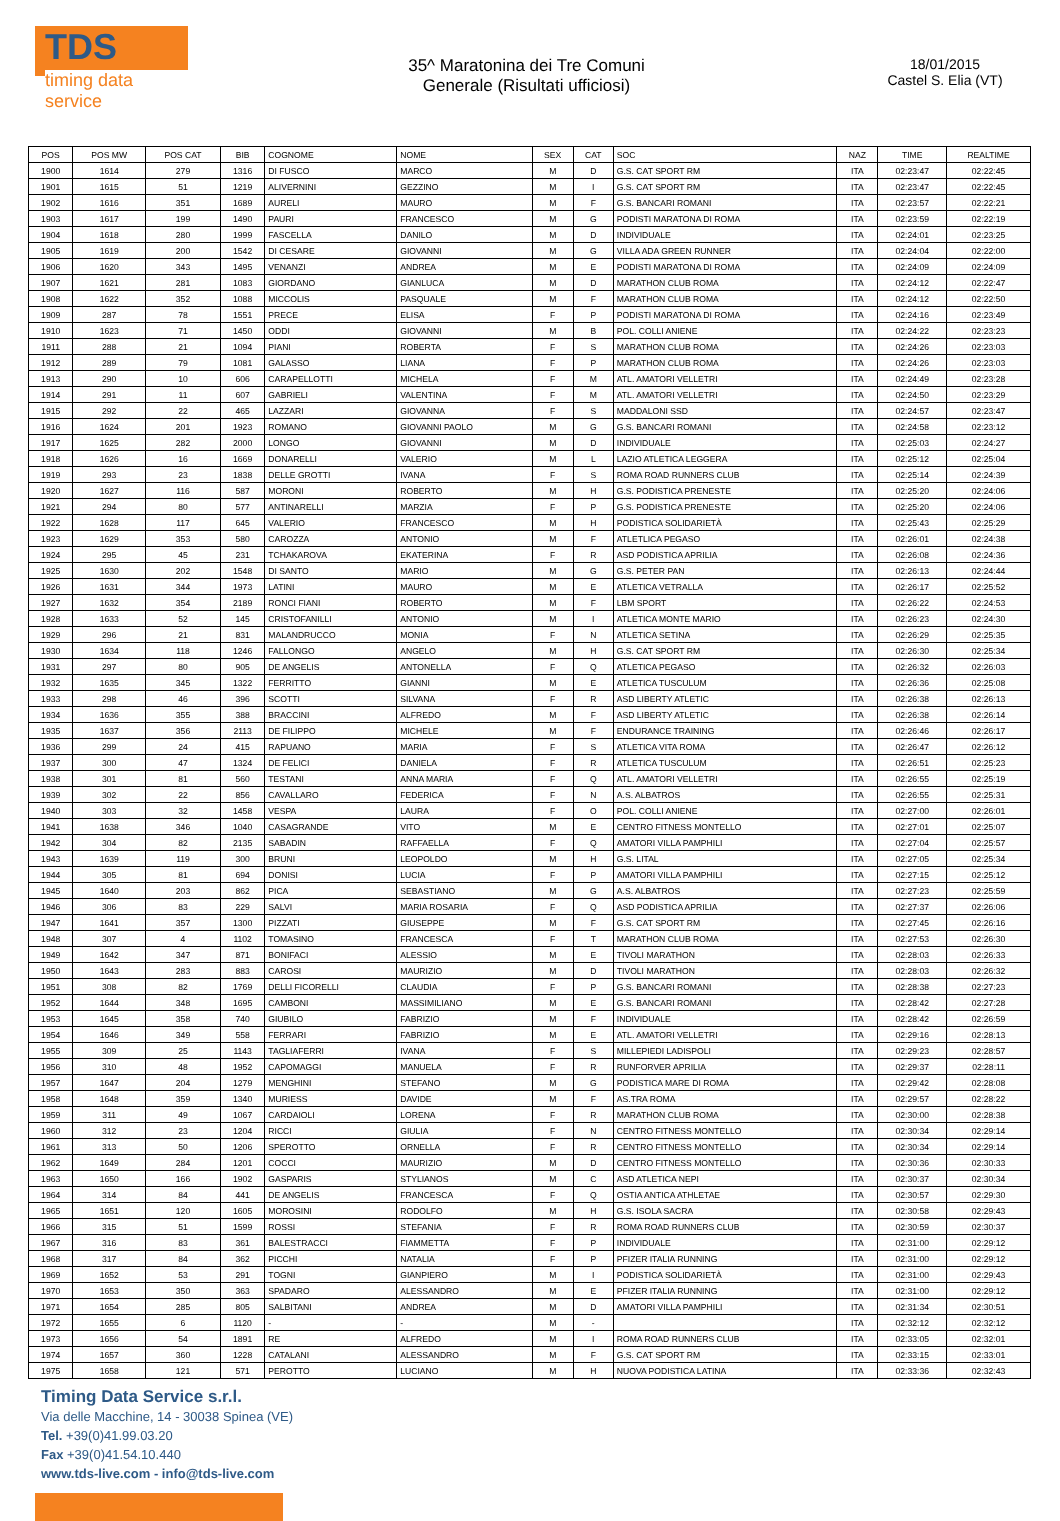TDS
timing data service
35^ Maratonina dei Tre Comuni
Generale (Risultati ufficiosi)
18/01/2015
Castel S. Elia (VT)
| POS | POS MW | POS CAT | BIB | COGNOME | NOME | SEX | CAT | SOC | NAZ | TIME | REALTIME |
| --- | --- | --- | --- | --- | --- | --- | --- | --- | --- | --- | --- |
| 1900 | 1614 | 279 | 1316 | DI FUSCO | MARCO | M | D | G.S. CAT SPORT RM | ITA | 02:23:47 | 02:22:45 |
| 1901 | 1615 | 51 | 1219 | ALIVERNINI | GEZZINO | M | I | G.S. CAT SPORT RM | ITA | 02:23:47 | 02:22:45 |
| 1902 | 1616 | 351 | 1689 | AURELI | MAURO | M | F | G.S. BANCARI ROMANI | ITA | 02:23:57 | 02:22:21 |
| 1903 | 1617 | 199 | 1490 | PAURI | FRANCESCO | M | G | PODISTI MARATONA DI ROMA | ITA | 02:23:59 | 02:22:19 |
| 1904 | 1618 | 280 | 1999 | FASCELLA | DANILO | M | D | INDIVIDUALE | ITA | 02:24:01 | 02:23:25 |
| 1905 | 1619 | 200 | 1542 | DI CESARE | GIOVANNI | M | G | VILLA ADA GREEN RUNNER | ITA | 02:24:04 | 02:22:00 |
| 1906 | 1620 | 343 | 1495 | VENANZI | ANDREA | M | E | PODISTI MARATONA DI ROMA | ITA | 02:24:09 | 02:24:09 |
| 1907 | 1621 | 281 | 1083 | GIORDANO | GIANLUCA | M | D | MARATHON CLUB ROMA | ITA | 02:24:12 | 02:22:47 |
| 1908 | 1622 | 352 | 1088 | MICCOLIS | PASQUALE | M | F | MARATHON CLUB ROMA | ITA | 02:24:12 | 02:22:50 |
| 1909 | 287 | 78 | 1551 | PRECE | ELISA | F | P | PODISTI MARATONA DI ROMA | ITA | 02:24:16 | 02:23:49 |
| 1910 | 1623 | 71 | 1450 | ODDI | GIOVANNI | M | B | POL. COLLI ANIENE | ITA | 02:24:22 | 02:23:23 |
| 1911 | 288 | 21 | 1094 | PIANI | ROBERTA | F | S | MARATHON CLUB ROMA | ITA | 02:24:26 | 02:23:03 |
| 1912 | 289 | 79 | 1081 | GALASSO | LIANA | F | P | MARATHON CLUB ROMA | ITA | 02:24:26 | 02:23:03 |
| 1913 | 290 | 10 | 606 | CARAPELLOTTI | MICHELA | F | M | ATL. AMATORI VELLETRI | ITA | 02:24:49 | 02:23:28 |
| 1914 | 291 | 11 | 607 | GABRIELI | VALENTINA | F | M | ATL. AMATORI VELLETRI | ITA | 02:24:50 | 02:23:29 |
| 1915 | 292 | 22 | 465 | LAZZARI | GIOVANNA | F | S | MADDALONI SSD | ITA | 02:24:57 | 02:23:47 |
| 1916 | 1624 | 201 | 1923 | ROMANO | GIOVANNI PAOLO | M | G | G.S. BANCARI ROMANI | ITA | 02:24:58 | 02:23:12 |
| 1917 | 1625 | 282 | 2000 | LONGO | GIOVANNI | M | D | INDIVIDUALE | ITA | 02:25:03 | 02:24:27 |
| 1918 | 1626 | 16 | 1669 | DONARELLI | VALERIO | M | L | LAZIO ATLETICA LEGGERA | ITA | 02:25:12 | 02:25:04 |
| 1919 | 293 | 23 | 1838 | DELLE GROTTI | IVANA | F | S | ROMA ROAD RUNNERS CLUB | ITA | 02:25:14 | 02:24:39 |
| 1920 | 1627 | 116 | 587 | MORONI | ROBERTO | M | H | G.S. PODISTICA PRENESTE | ITA | 02:25:20 | 02:24:06 |
| 1921 | 294 | 80 | 577 | ANTINARELLI | MARZIA | F | P | G.S. PODISTICA PRENESTE | ITA | 02:25:20 | 02:24:06 |
| 1922 | 1628 | 117 | 645 | VALERIO | FRANCESCO | M | H | PODISTICA SOLIDARIETÀ | ITA | 02:25:43 | 02:25:29 |
| 1923 | 1629 | 353 | 580 | CAROZZA | ANTONIO | M | F | ATLETLICA PEGASO | ITA | 02:26:01 | 02:24:38 |
| 1924 | 295 | 45 | 231 | TCHAKAROVA | EKATERINA | F | R | ASD PODISTICA APRILIA | ITA | 02:26:08 | 02:24:36 |
| 1925 | 1630 | 202 | 1548 | DI SANTO | MARIO | M | G | G.S. PETER PAN | ITA | 02:26:13 | 02:24:44 |
| 1926 | 1631 | 344 | 1973 | LATINI | MAURO | M | E | ATLETICA VETRALLA | ITA | 02:26:17 | 02:25:52 |
| 1927 | 1632 | 354 | 2189 | RONCI FIANI | ROBERTO | M | F | LBM SPORT | ITA | 02:26:22 | 02:24:53 |
| 1928 | 1633 | 52 | 145 | CRISTOFANILLI | ANTONIO | M | I | ATLETICA MONTE MARIO | ITA | 02:26:23 | 02:24:30 |
| 1929 | 296 | 21 | 831 | MALANDRUCCO | MONIA | F | N | ATLETICA SETINA | ITA | 02:26:29 | 02:25:35 |
| 1930 | 1634 | 118 | 1246 | FALLONGO | ANGELO | M | H | G.S. CAT SPORT RM | ITA | 02:26:30 | 02:25:34 |
| 1931 | 297 | 80 | 905 | DE ANGELIS | ANTONELLA | F | Q | ATLETICA PEGASO | ITA | 02:26:32 | 02:26:03 |
| 1932 | 1635 | 345 | 1322 | FERRITTO | GIANNI | M | E | ATLETICA TUSCULUM | ITA | 02:26:36 | 02:25:08 |
| 1933 | 298 | 46 | 396 | SCOTTI | SILVANA | F | R | ASD LIBERTY ATLETIC | ITA | 02:26:38 | 02:26:13 |
| 1934 | 1636 | 355 | 388 | BRACCINI | ALFREDO | M | F | ASD LIBERTY ATLETIC | ITA | 02:26:38 | 02:26:14 |
| 1935 | 1637 | 356 | 2113 | DE FILIPPO | MICHELE | M | F | ENDURANCE TRAINING | ITA | 02:26:46 | 02:26:17 |
| 1936 | 299 | 24 | 415 | RAPUANO | MARIA | F | S | ATLETICA VITA ROMA | ITA | 02:26:47 | 02:26:12 |
| 1937 | 300 | 47 | 1324 | DE FELICI | DANIELA | F | R | ATLETICA TUSCULUM | ITA | 02:26:51 | 02:25:23 |
| 1938 | 301 | 81 | 560 | TESTANI | ANNA MARIA | F | Q | ATL. AMATORI VELLETRI | ITA | 02:26:55 | 02:25:19 |
| 1939 | 302 | 22 | 856 | CAVALLARO | FEDERICA | F | N | A.S. ALBATROS | ITA | 02:26:55 | 02:25:31 |
| 1940 | 303 | 32 | 1458 | VESPA | LAURA | F | O | POL. COLLI ANIENE | ITA | 02:27:00 | 02:26:01 |
| 1941 | 1638 | 346 | 1040 | CASAGRANDE | VITO | M | E | CENTRO FITNESS MONTELLO | ITA | 02:27:01 | 02:25:07 |
| 1942 | 304 | 82 | 2135 | SABADIN | RAFFAELLA | F | Q | AMATORI VILLA PAMPHILI | ITA | 02:27:04 | 02:25:57 |
| 1943 | 1639 | 119 | 300 | BRUNI | LEOPOLDO | M | H | G.S. LITAL | ITA | 02:27:05 | 02:25:34 |
| 1944 | 305 | 81 | 694 | DONISI | LUCIA | F | P | AMATORI VILLA PAMPHILI | ITA | 02:27:15 | 02:25:12 |
| 1945 | 1640 | 203 | 862 | PICA | SEBASTIANO | M | G | A.S. ALBATROS | ITA | 02:27:23 | 02:25:59 |
| 1946 | 306 | 83 | 229 | SALVI | MARIA ROSARIA | F | Q | ASD PODISTICA APRILIA | ITA | 02:27:37 | 02:26:06 |
| 1947 | 1641 | 357 | 1300 | PIZZATI | GIUSEPPE | M | F | G.S. CAT SPORT RM | ITA | 02:27:45 | 02:26:16 |
| 1948 | 307 | 4 | 1102 | TOMASINO | FRANCESCA | F | T | MARATHON CLUB ROMA | ITA | 02:27:53 | 02:26:30 |
| 1949 | 1642 | 347 | 871 | BONIFACI | ALESSIO | M | E | TIVOLI MARATHON | ITA | 02:28:03 | 02:26:33 |
| 1950 | 1643 | 283 | 883 | CAROSI | MAURIZIO | M | D | TIVOLI MARATHON | ITA | 02:28:03 | 02:26:32 |
| 1951 | 308 | 82 | 1769 | DELLI FICORELLI | CLAUDIA | F | P | G.S. BANCARI ROMANI | ITA | 02:28:38 | 02:27:23 |
| 1952 | 1644 | 348 | 1695 | CAMBONI | MASSIMILIANO | M | E | G.S. BANCARI ROMANI | ITA | 02:28:42 | 02:27:28 |
| 1953 | 1645 | 358 | 740 | GIUBILO | FABRIZIO | M | F | INDIVIDUALE | ITA | 02:28:42 | 02:26:59 |
| 1954 | 1646 | 349 | 558 | FERRARI | FABRIZIO | M | E | ATL. AMATORI VELLETRI | ITA | 02:29:16 | 02:28:13 |
| 1955 | 309 | 25 | 1143 | TAGLIAFERRI | IVANA | F | S | MILLEPIEDI LADISPOLI | ITA | 02:29:23 | 02:28:57 |
| 1956 | 310 | 48 | 1952 | CAPOMAGGI | MANUELA | F | R | RUNFORVER APRILIA | ITA | 02:29:37 | 02:28:11 |
| 1957 | 1647 | 204 | 1279 | MENGHINI | STEFANO | M | G | PODISTICA MARE DI ROMA | ITA | 02:29:42 | 02:28:08 |
| 1958 | 1648 | 359 | 1340 | MURIESS | DAVIDE | M | F | AS.TRA ROMA | ITA | 02:29:57 | 02:28:22 |
| 1959 | 311 | 49 | 1067 | CARDAIOLI | LORENA | F | R | MARATHON CLUB ROMA | ITA | 02:30:00 | 02:28:38 |
| 1960 | 312 | 23 | 1204 | RICCI | GIULIA | F | N | CENTRO FITNESS MONTELLO | ITA | 02:30:34 | 02:29:14 |
| 1961 | 313 | 50 | 1206 | SPEROTTO | ORNELLA | F | R | CENTRO FITNESS MONTELLO | ITA | 02:30:34 | 02:29:14 |
| 1962 | 1649 | 284 | 1201 | COCCI | MAURIZIO | M | D | CENTRO FITNESS MONTELLO | ITA | 02:30:36 | 02:30:33 |
| 1963 | 1650 | 166 | 1902 | GASPARIS | STYLIANOS | M | C | ASD ATLETICA NEPI | ITA | 02:30:37 | 02:30:34 |
| 1964 | 314 | 84 | 441 | DE ANGELIS | FRANCESCA | F | Q | OSTIA ANTICA ATHLETAE | ITA | 02:30:57 | 02:29:30 |
| 1965 | 1651 | 120 | 1605 | MOROSINI | RODOLFO | M | H | G.S. ISOLA SACRA | ITA | 02:30:58 | 02:29:43 |
| 1966 | 315 | 51 | 1599 | ROSSI | STEFANIA | F | R | ROMA ROAD RUNNERS CLUB | ITA | 02:30:59 | 02:30:37 |
| 1967 | 316 | 83 | 361 | BALESTRACCI | FIAMMETTA | F | P | INDIVIDUALE | ITA | 02:31:00 | 02:29:12 |
| 1968 | 317 | 84 | 362 | PICCHI | NATALIA | F | P | PFIZER ITALIA RUNNING | ITA | 02:31:00 | 02:29:12 |
| 1969 | 1652 | 53 | 291 | TOGNI | GIANPIERO | M | I | PODISTICA SOLIDARIETÀ | ITA | 02:31:00 | 02:29:43 |
| 1970 | 1653 | 350 | 363 | SPADARO | ALESSANDRO | M | E | PFIZER ITALIA RUNNING | ITA | 02:31:00 | 02:29:12 |
| 1971 | 1654 | 285 | 805 | SALBITANI | ANDREA | M | D | AMATORI VILLA PAMPHILI | ITA | 02:31:34 | 02:30:51 |
| 1972 | 1655 | 6 | 1120 | - | - | M | - | | ITA | 02:32:12 | 02:32:12 |
| 1973 | 1656 | 54 | 1891 | RE | ALFREDO | M | I | ROMA ROAD RUNNERS CLUB | ITA | 02:33:05 | 02:32:01 |
| 1974 | 1657 | 360 | 1228 | CATALANI | ALESSANDRO | M | F | G.S. CAT SPORT RM | ITA | 02:33:15 | 02:33:01 |
| 1975 | 1658 | 121 | 571 | PEROTTO | LUCIANO | M | H | NUOVA PODISTICA LATINA | ITA | 02:33:36 | 02:32:43 |
Timing Data Service s.r.l.
Via delle Macchine, 14 - 30038 Spinea (VE)
Tel. +39(0)41.99.03.20
Fax +39(0)41.54.10.440
www.tds-live.com - info@tds-live.com